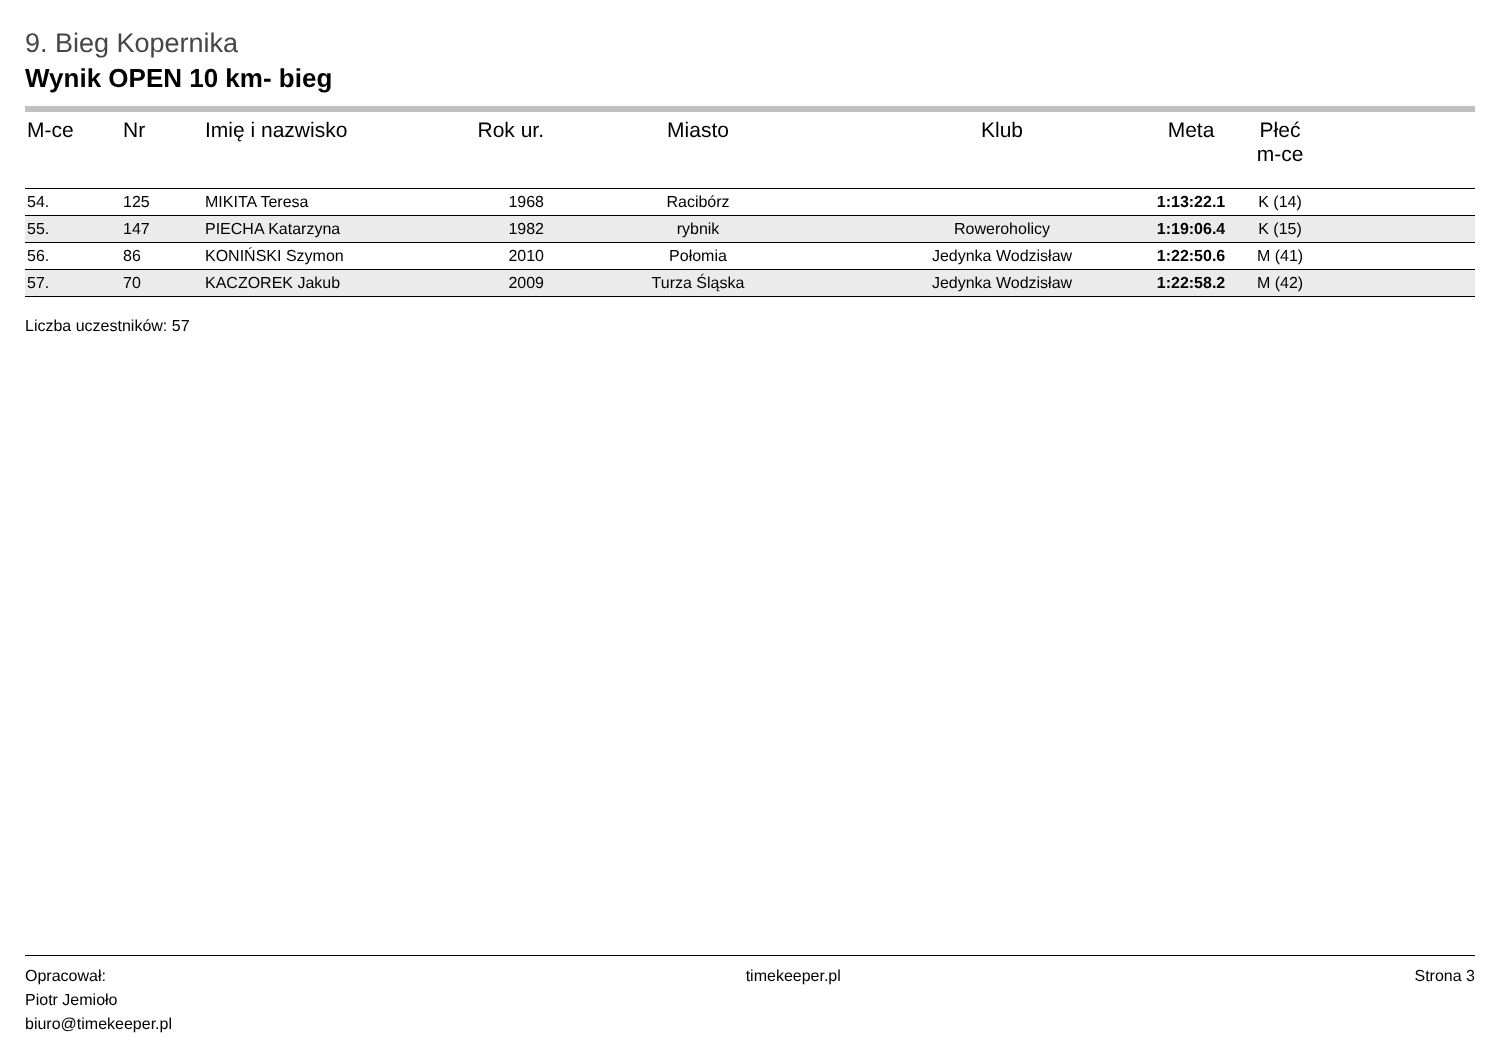9. Bieg Kopernika
Wynik OPEN 10 km- bieg
| M-ce | Nr | Imię i nazwisko | Rok ur. | Miasto | Klub | Meta | Płeć m-ce | |
| --- | --- | --- | --- | --- | --- | --- | --- | --- |
| 54. | 125 | MIKITA Teresa | 1968 | Racibórz | | 1:13:22.1 | K (14) | |
| 55. | 147 | PIECHA Katarzyna | 1982 | rybnik | Roweroholicy | 1:19:06.4 | K (15) | |
| 56. | 86 | KONIŃSKI Szymon | 2010 | Połomia | Jedynka Wodzisław | 1:22:50.6 | M (41) | |
| 57. | 70 | KACZOREK Jakub | 2009 | Turza Śląska | Jedynka Wodzisław | 1:22:58.2 | M (42) | |
Liczba uczestników: 57
Opracował:
Piotr Jemioło
biuro@timekeeper.pl
timekeeper.pl Strona 3